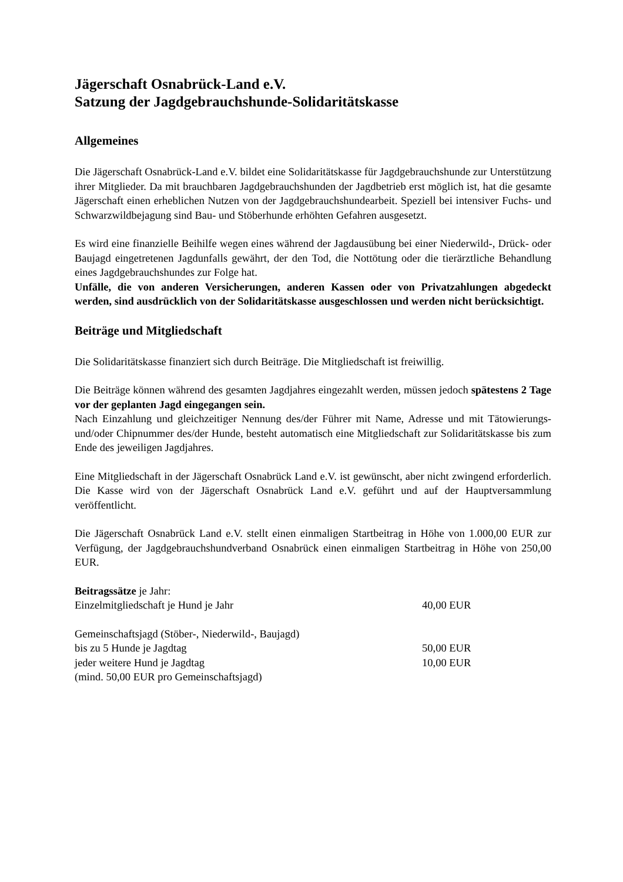Jägerschaft Osnabrück-Land e.V.
Satzung der Jagdgebrauchshunde-Solidaritätskasse
Allgemeines
Die Jägerschaft Osnabrück-Land e.V. bildet eine Solidaritätskasse für Jagdgebrauchshunde zur Unterstützung ihrer Mitglieder. Da mit brauchbaren Jagdgebrauchshunden der Jagdbetrieb erst möglich ist, hat die gesamte Jägerschaft einen erheblichen Nutzen von der Jagdgebrauchshundearbeit. Speziell bei intensiver Fuchs- und Schwarzwildbejagung sind Bau- und Stöberhunde erhöhten Gefahren ausgesetzt.
Es wird eine finanzielle Beihilfe wegen eines während der Jagdausübung bei einer Niederwild-, Drück- oder Baujagd eingetretenen Jagdunfalls gewährt, der den Tod, die Nottötung oder die tierärztliche Behandlung eines Jagdgebrauchshundes zur Folge hat.
Unfälle, die von anderen Versicherungen, anderen Kassen oder von Privatzahlungen abgedeckt werden, sind ausdrücklich von der Solidaritätskasse ausgeschlossen und werden nicht berücksichtigt.
Beiträge und Mitgliedschaft
Die Solidaritätskasse finanziert sich durch Beiträge. Die Mitgliedschaft ist freiwillig.
Die Beiträge können während des gesamten Jagdjahres eingezahlt werden, müssen jedoch spätestens 2 Tage vor der geplanten Jagd eingegangen sein.
Nach Einzahlung und gleichzeitiger Nennung des/der Führer mit Name, Adresse und mit Tätowierungs- und/oder Chipnummer des/der Hunde, besteht automatisch eine Mitgliedschaft zur Solidaritätskasse bis zum Ende des jeweiligen Jagdjahres.
Eine Mitgliedschaft in der Jägerschaft Osnabrück Land e.V. ist gewünscht, aber nicht zwingend erforderlich. Die Kasse wird von der Jägerschaft Osnabrück Land e.V. geführt und auf der Hauptversammlung veröffentlicht.
Die Jägerschaft Osnabrück Land e.V. stellt einen einmaligen Startbeitrag in Höhe von 1.000,00 EUR zur Verfügung, der Jagdgebrauchshundverband Osnabrück einen einmaligen Startbeitrag in Höhe von 250,00 EUR.
Beitragssätze je Jahr:
Einzelmitgliedschaft je Hund je Jahr 40,00 EUR
Gemeinschaftsjagd (Stöber-, Niederwild-, Baujagd)
bis zu 5 Hunde je Jagdtag 50,00 EUR
jeder weitere Hund je Jagdtag 10,00 EUR
(mind. 50,00 EUR pro Gemeinschaftsjagd)